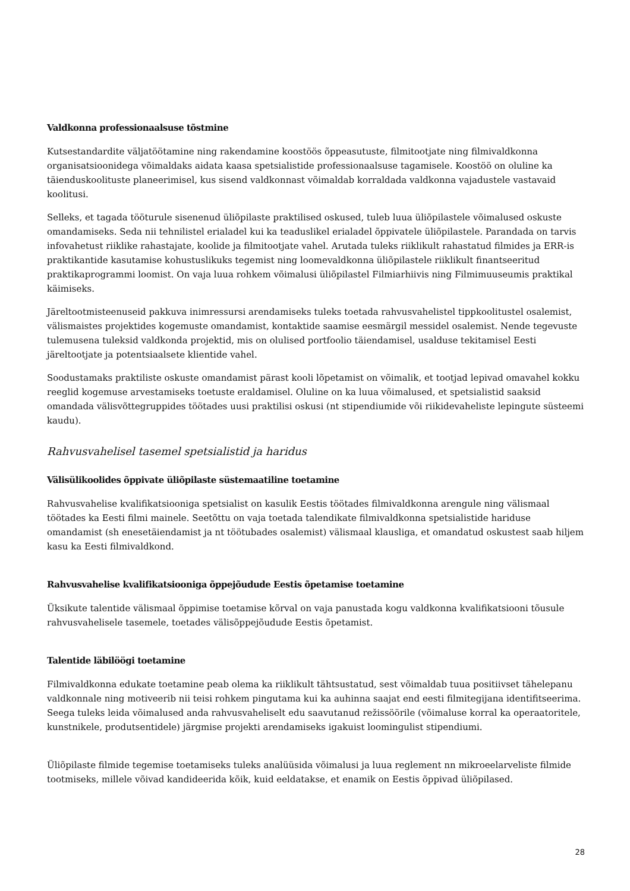Valdkonna professionaalsuse tõstmine
Kutsestandardite väljatöötamine ning rakendamine koostöös õppeasutuste, filmitootjate ning filmivaldkonna organisatsioonidega võimaldaks aidata kaasa spetsialistide professionaalsuse tagamisele. Koostöö on oluline ka täienduskoolituste planeerimisel, kus sisend valdkonnast võimaldab korraldada valdkonna vajadustele vastavaid koolitusi.
Selleks, et tagada tööturule sisenenud üliõpilaste praktilised oskused, tuleb luua üliõpilastele võimalused oskuste omandamiseks. Seda nii tehnilistel erialadel kui ka teaduslikel erialadel õppivatele üliõpilastele. Parandada on tarvis infovahetust riiklike rahastajate, koolide ja filmitootjate vahel. Arutada tuleks riiklikult rahastatud filmides ja ERR-is praktikantide kasutamise kohustuslikuks tegemist ning loomevaldkonna üliõpilastele riiklikult finantseeritud praktikaprogrammi loomist. On vaja luua rohkem võimalusi üliõpilastel Filmiarhiivis ning Filmimuuseumis praktikal käimiseks.
Järeltootmisteenuseid pakkuva inimressursi arendamiseks tuleks toetada rahvusvahelistel tippkoolitustel osalemist, välismaistes projektides kogemuste omandamist, kontaktide saamise eesmärgil messidel osalemist. Nende tegevuste tulemusena tuleksid valdkonda projektid, mis on olulised portfoolio täiendamisel, usalduse tekitamisel Eesti järeltootjate ja potentsiaalsete klientide vahel.
Soodustamaks praktiliste oskuste omandamist pärast kooli lõpetamist on võimalik, et tootjad lepivad omavahel kokku reeglid kogemuse arvestamiseks toetuste eraldamisel. Oluline on ka luua võimalused, et spetsialistid saaksid omandada välisvõttegruppides töötades uusi praktilisi oskusi (nt stipendiumide või riikidevaheliste lepingute süsteemi kaudu).
Rahvusvahelisel tasemel spetsialistid ja haridus
Välisülikoolides õppivate üliõpilaste süstemaatiline toetamine
Rahvusvahelise kvalifikatsiooniga spetsialist on kasulik Eestis töötades filmivaldkonna arengule ning välismaal töötades ka Eesti filmi mainele. Seetõttu on vaja toetada talendikate filmivaldkonna spetsialistide hariduse omandamist (sh enesetäiendamist ja nt töötubades osalemist) välismaal klausliga, et omandatud oskustest saab hiljem kasu ka Eesti filmivaldkond.
Rahvusvahelise kvalifikatsiooniga õppejõudude Eestis õpetamise toetamine
Üksikute talentide välismaal õppimise toetamise kõrval on vaja panustada kogu valdkonna kvalifikatsiooni tõusule rahvusvahelisele tasemele, toetades välisõppejõudude Eestis õpetamist.
Talentide läbilöögi toetamine
Filmivaldkonna edukate toetamine peab olema ka riiklikult tähtsustatud, sest võimaldab tuua positiivset tähelepanu valdkonnale ning motiveerib nii teisi rohkem pingutama kui ka auhinna saajat end eesti filmitegijana identifitseerima. Seega tuleks leida võimalused anda rahvusvaheliselt edu saavutanud režissöörile (võimaluse korral ka operaatoritele, kunstnikele, produtsentidele) järgmise projekti arendamiseks igakuist loomingulist stipendiumi.
Üliõpilaste filmide tegemise toetamiseks tuleks analüüsida võimalusi ja luua reglement nn mikroeelarveliste filmide tootmiseks, millele võivad kandideerida kõik, kuid eeldatakse, et enamik on Eestis õppivad üliõpilased.
28